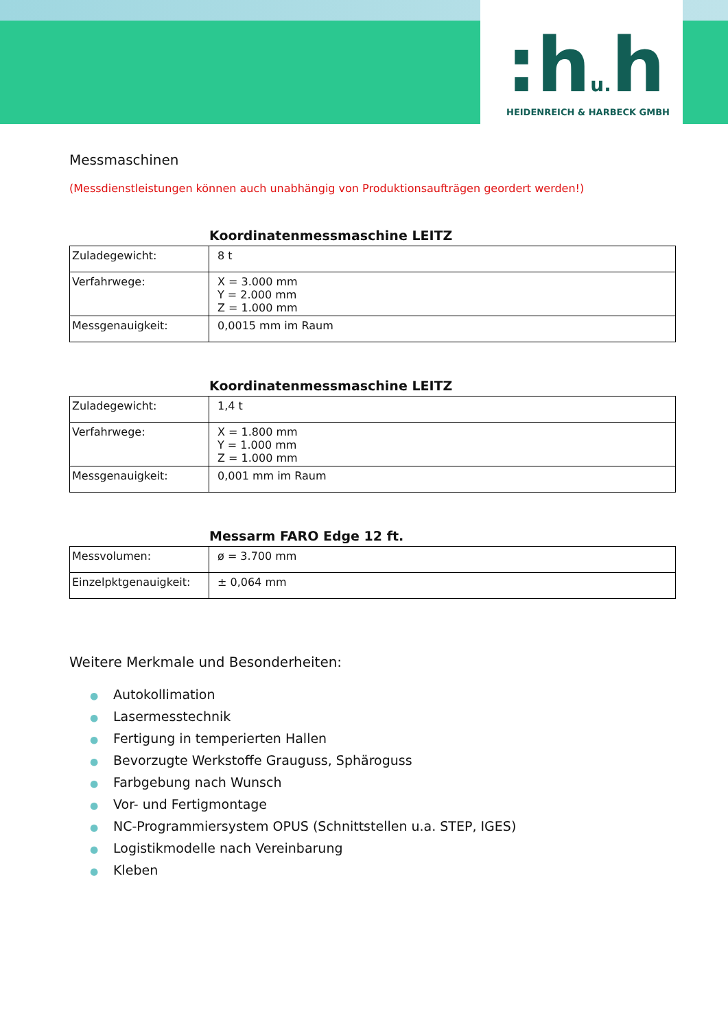:hu. h HEIDENREICH & HARBECK GMBH
Messmaschinen
(Messdienstleistungen können auch unabhängig von Produktionsaufträgen geordert werden!)
Koordinatenmessmaschine LEITZ
| Zuladegewicht: | 8 t |
| Verfahrwege: | X = 3.000 mm Y = 2.000 mm Z = 1.000 mm |
| Messgenauigkeit: | 0,0015 mm im Raum |
Koordinatenmessmaschine LEITZ
| Zuladegewicht: | 1,4 t |
| Verfahrwege: | X = 1.800 mm Y = 1.000 mm Z = 1.000 mm |
| Messgenauigkeit: | 0,001 mm im Raum |
Messarm FARO Edge 12 ft.
| Messvolumen: | ø = 3.700 mm |
| Einzelpktgenauigkeit: | ± 0,064 mm |
Weitere Merkmale und Besonderheiten:
● Autokollimation
● Lasermesstechnik
● Fertigung in temperierten Hallen
● Bevorzugte Werkstoffe Grauguss, Sphäroguss
● Farbgebung nach Wunsch
● Vor- und Fertigmontage
● NC-Programmiersystem OPUS (Schnittstellen u.a. STEP, IGES)
● Logistikmodelle nach Vereinbarung
● Kleben